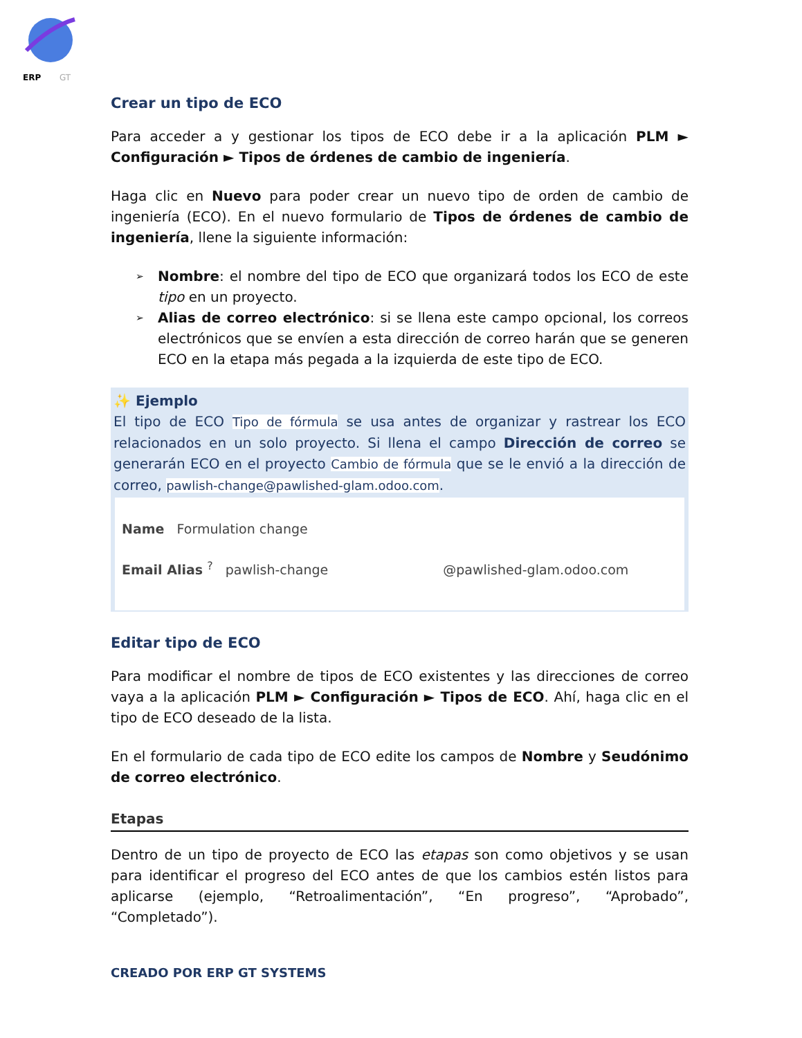ERP
GT
Crear un tipo de ECO
Para acceder a y gestionar los tipos de ECO debe ir a la aplicación PLM ► Configuración ► Tipos de órdenes de cambio de ingeniería.
Haga clic en Nuevo para poder crear un nuevo tipo de orden de cambio de ingeniería (ECO). En el nuevo formulario de Tipos de órdenes de cambio de ingeniería, llene la siguiente información:
➢ Nombre: el nombre del tipo de ECO que organizará todos los ECO de este tipo en un proyecto.
➢ Alias de correo electrónico: si se llena este campo opcional, los correos electrónicos que se envíen a esta dirección de correo harán que se generen ECO en la etapa más pegada a la izquierda de este tipo de ECO.
✨ Ejemplo
El tipo de ECO Tipo de fórmula se usa antes de organizar y rastrear los ECO relacionados en un solo proyecto. Si llena el campo Dirección de correo se generarán ECO en el proyecto Cambio de fórmula que se le envió a la dirección de correo, pawlish-change@pawlished-glam.odoo.com.
Name Formulation change
Email Alias <sup>?</sup> pawlish-change @pawlished-glam.odoo.com
Editar tipo de ECO
Para modificar el nombre de tipos de ECO existentes y las direcciones de correo vaya a la aplicación PLM ► Configuración ► Tipos de ECO. Ahí, haga clic en el tipo de ECO deseado de la lista.
En el formulario de cada tipo de ECO edite los campos de Nombre y Seudónimo de correo electrónico.
Etapas
Dentro de un tipo de proyecto de ECO las etapas son como objetivos y se usan para identificar el progreso del ECO antes de que los cambios estén listos para aplicarse (ejemplo, “Retroalimentación”, “En progreso”, “Aprobado”, “Completado”).
CREADO POR ERP GT SYSTEMS